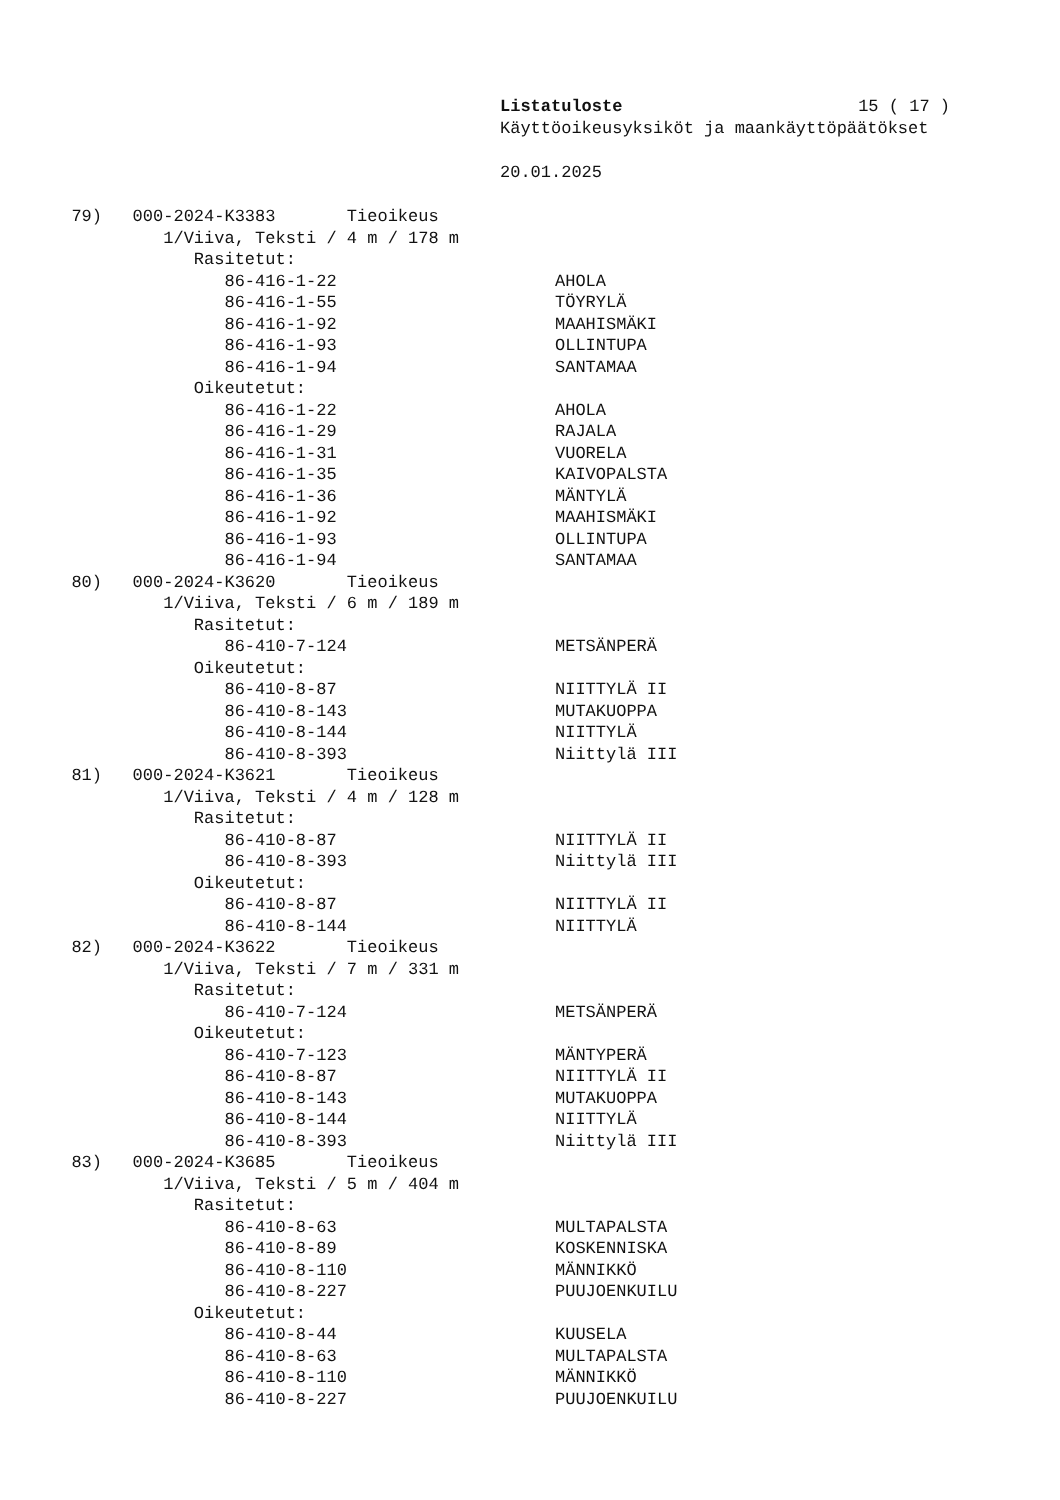Listatuloste 15 ( 17 )
Käyttöoikeusyksiköt ja maankäyttöpäätökset
20.01.2025
79) 000-2024-K3383 Tieoikeus
1/Viiva, Teksti / 4 m / 178 m
Rasitetut:
86-416-1-22 AHOLA
86-416-1-55 TÖYRYLÄ
86-416-1-92 MAAHISMÄKI
86-416-1-93 OLLINTUPA
86-416-1-94 SANTAMAA
Oikeutetut:
86-416-1-22 AHOLA
86-416-1-29 RAJALA
86-416-1-31 VUORELA
86-416-1-35 KAIVOPALSTA
86-416-1-36 MÄNTYLÄ
86-416-1-92 MAAHISMÄKI
86-416-1-93 OLLINTUPA
86-416-1-94 SANTAMAA
80) 000-2024-K3620 Tieoikeus
1/Viiva, Teksti / 6 m / 189 m
Rasitetut:
86-410-7-124 METSÄNPERÄ
Oikeutetut:
86-410-8-87 NIITTYLÄ II
86-410-8-143 MUTAKUOPPA
86-410-8-144 NIITTYLÄ
86-410-8-393 Niittylä III
81) 000-2024-K3621 Tieoikeus
1/Viiva, Teksti / 4 m / 128 m
Rasitetut:
86-410-8-87 NIITTYLÄ II
86-410-8-393 Niittylä III
Oikeutetut:
86-410-8-87 NIITTYLÄ II
86-410-8-144 NIITTYLÄ
82) 000-2024-K3622 Tieoikeus
1/Viiva, Teksti / 7 m / 331 m
Rasitetut:
86-410-7-124 METSÄNPERÄ
Oikeutetut:
86-410-7-123 MÄNTYPERÄ
86-410-8-87 NIITTYLÄ II
86-410-8-143 MUTAKUOPPA
86-410-8-144 NIITTYLÄ
86-410-8-393 Niittylä III
83) 000-2024-K3685 Tieoikeus
1/Viiva, Teksti / 5 m / 404 m
Rasitetut:
86-410-8-63 MULTAPALSTA
86-410-8-89 KOSKENNISKA
86-410-8-110 MÄNNIKKÖ
86-410-8-227 PUUJOENKUILU
Oikeutetut:
86-410-8-44 KUUSELA
86-410-8-63 MULTAPALSTA
86-410-8-110 MÄNNIKKÖ
86-410-8-227 PUUJOENKUILU